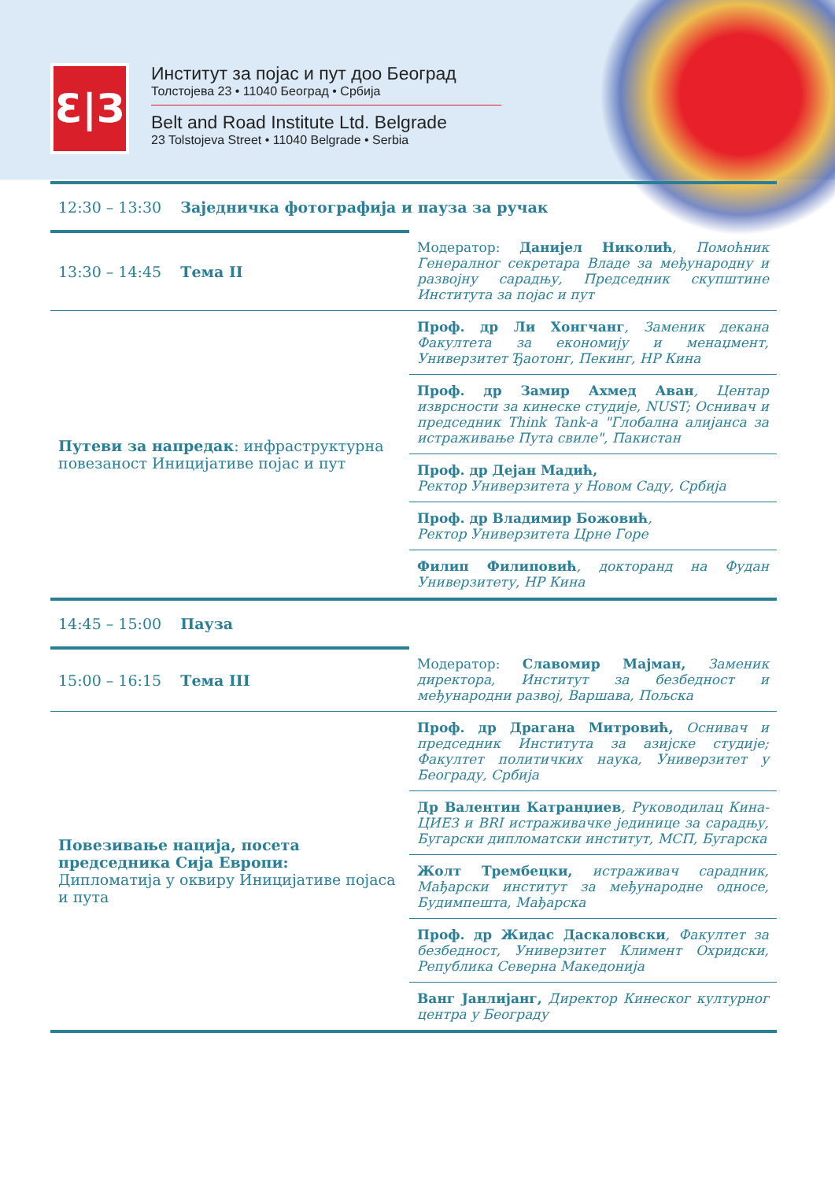Ɛ|З
Институт за појас и пут доо Београд
Толстојева 23 • 11040 Београд • Србија
Belt and Road Institute Ltd. Belgrade
23 Tolstojeva Street • 11040 Belgrade • Serbia
| 12:30 – 13:30 Заједничка фотографија и пауза за ручак | |
| 13:30 – 14:45 Тема II | Модератор: Данијел Николић , Помоћник Генералног секретара Владе за међународну и развојну сарадњу, Председник скупштине Института за појас и пут |
| Путеви за напредак : инфраструктурна повезаност Иницијативе појас и пут | Проф. др Ли Хонгчанг , Заменик декана Факултета за економију и менаџмент, Универзитет Ђаотонг, Пекинг, НР Кина |
| | Проф. др Замир Ахмед Аван , Центар изврсности за кинеске студије, NUST; Оснивач и председник Think Tank-а "Глобална алијанса за истраживање Пута свиле", Пакистан |
| | Проф. др Дејан Мадић, Ректор Универзитета у Новом Саду, Србија |
| | Проф. др Владимир Божовић , Ректор Универзитета Црне Горе |
| | Филип Филиповић , докторанд на Фудан Универзитету, НР Кина |
| 14:45 – 15:00 Пауза | |
| 15:00 – 16:15 Тема III | Модератор: Славомир Мајман, Заменик директора, Институт за безбедност и међународни развој, Варшава, Пољска |
| Повезивање нација, посета председника Сија Европи: Дипломатија у оквиру Иницијативе појаса и пута | Проф. др Драгана Митровић, Оснивач и председник Института за азијске студије; Факултет политичких наука, Универзитет у Београду, Србија |
| | Др Валентин Катранџиев , Руководилац Кина-ЦИЕЗ и BRI истраживачке јединице за сарадњу, Бугарски дипломатски институт, МСП, Бугарска |
| | Жолт Трембецки, истраживач сарадник, Мађарски институт за међународне односе, Будимпешта, Мађарска |
| | Проф. др Жидас Даскаловски , Факултет за безбедност, Универзитет Климент Охридски, Република Северна Македонија |
| | Ванг Јанлијанг, Директор Кинеског културног центра у Београду |